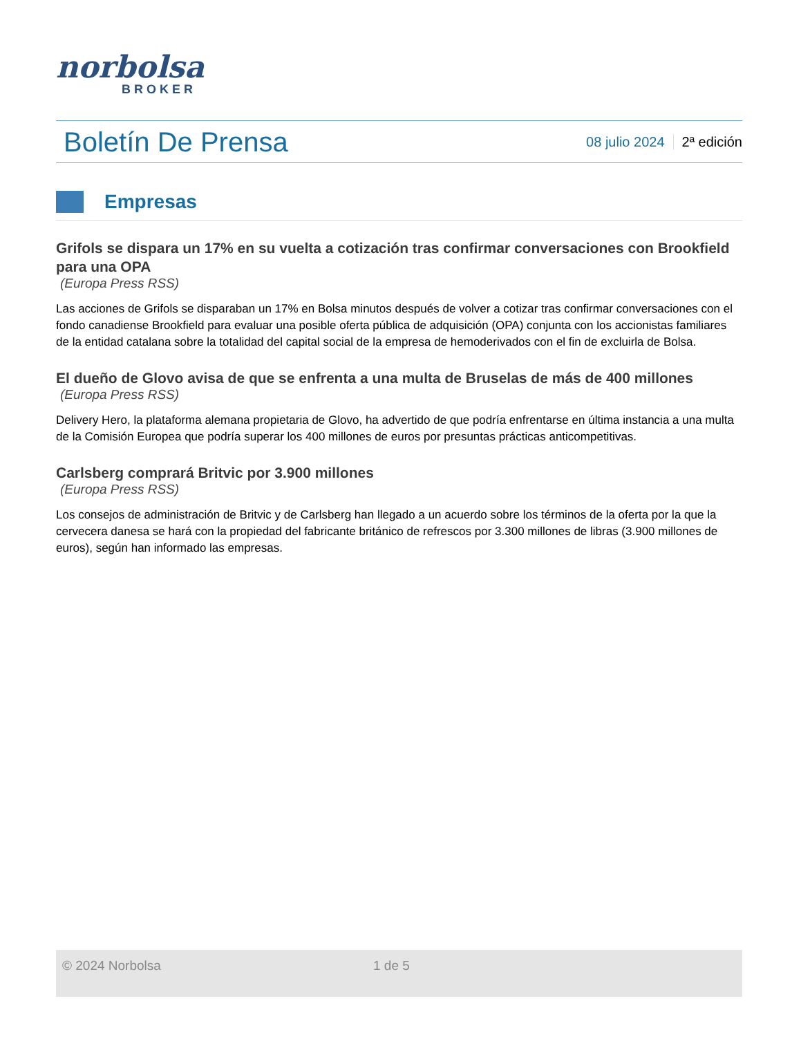norbolsa
BROKER
Boletín De Prensa
08 julio 2024 2ª edición
Empresas
Grifols se dispara un 17% en su vuelta a cotización tras confirmar conversaciones con Brookfield para una OPA
(Europa Press RSS)
Las acciones de Grifols se disparaban un 17% en Bolsa minutos después de volver a cotizar tras confirmar conversaciones con el fondo canadiense Brookfield para evaluar una posible oferta pública de adquisición (OPA) conjunta con los accionistas familiares de la entidad catalana sobre la totalidad del capital social de la empresa de hemoderivados con el fin de excluirla de Bolsa.
El dueño de Glovo avisa de que se enfrenta a una multa de Bruselas de más de 400 millones
(Europa Press RSS)
Delivery Hero, la plataforma alemana propietaria de Glovo, ha advertido de que podría enfrentarse en última instancia a una multa de la Comisión Europea que podría superar los 400 millones de euros por presuntas prácticas anticompetitivas.
Carlsberg comprará Britvic por 3.900 millones
(Europa Press RSS)
Los consejos de administración de Britvic y de Carlsberg han llegado a un acuerdo sobre los términos de la oferta por la que la cervecera danesa se hará con la propiedad del fabricante británico de refrescos por 3.300 millones de libras (3.900 millones de euros), según han informado las empresas.
© 2024 Norbolsa 1 de 5